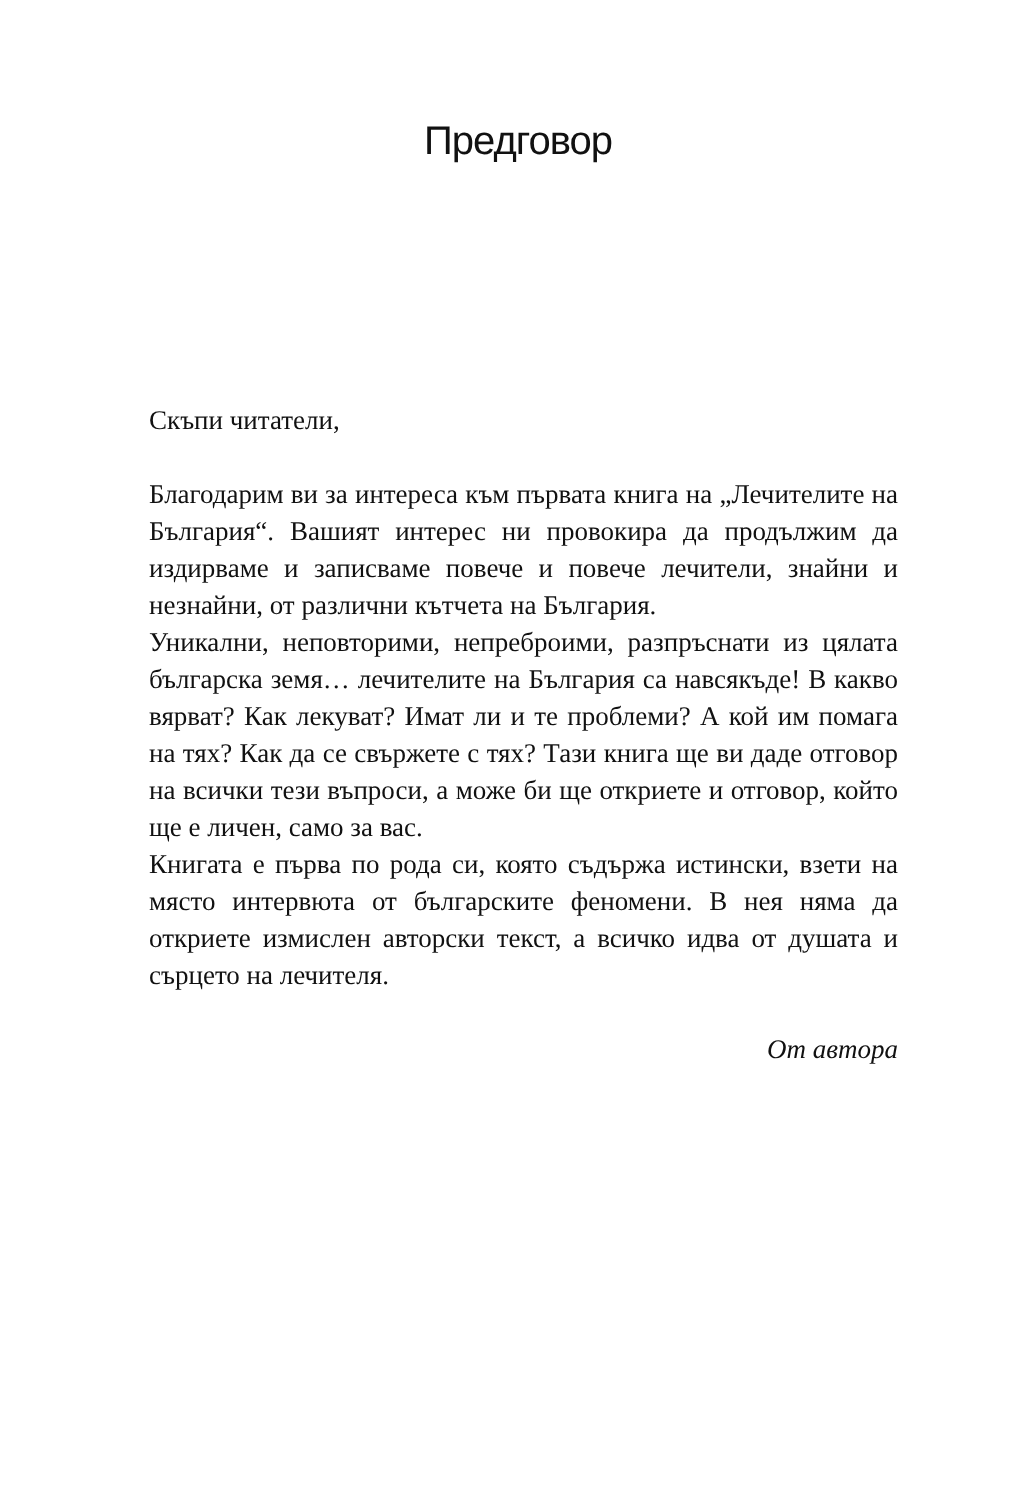Предговор
Скъпи читатели,
Благодарим ви за интереса към първата книга на „Лечители­те на България“. Вашият интерес ни провокира да продължим да издирваме и записваме повече и повече лечители, знайни и незнайни, от различни кътчета на България.
Уникални, неповторими, непреброими, разпръснати из ця­лата българска земя… лечителите на България са навсякъде! В какво вярват? Как лекуват? Имат ли и те проблеми? А кой им помага на тях? Как да се свържете с тях? Тази книга ще ви даде отговор на всички тези въпроси, а може би ще откриете и отговор, който ще е личен, само за вас.
Книгата е първа по рода си, която съдържа истински, взети на място интервюта от българските феномени. В нея няма да откриете измислен авторски текст, а всичко идва от душата и сърцето на лечителя.
От автора